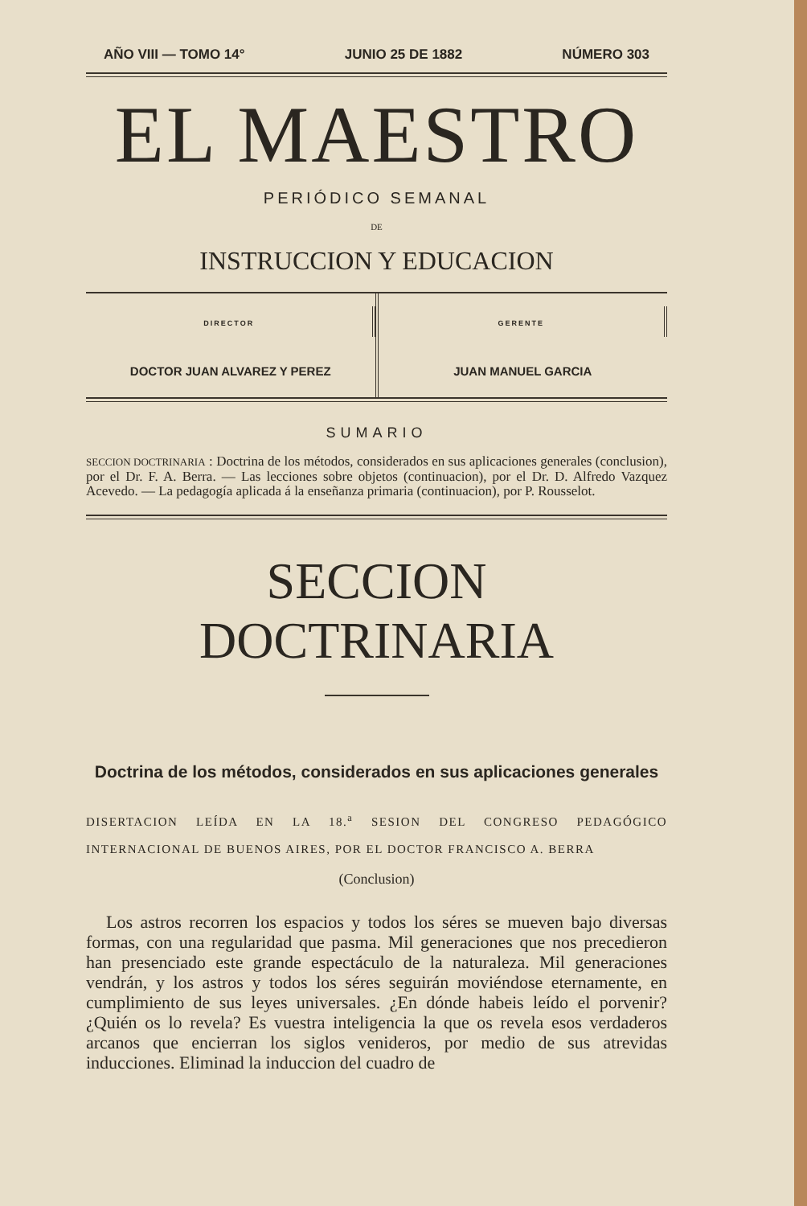AÑO VIII — TOMO 14° JUNIO 25 DE 1882 NÚMERO 303
EL MAESTRO
PERIÓDICO SEMANAL
DE
INSTRUCCION Y EDUCACION
DIRECTOR
DOCTOR JUAN ALVAREZ Y PEREZ
GERENTE
JUAN MANUEL GARCIA
SUMARIO
SECCION DOCTRINARIA : Doctrina de los métodos, considerados en sus aplicaciones generales (conclusion), por el Dr. F. A. Berra. — Las lecciones sobre objetos (continuacion), por el Dr. D. Alfredo Vazquez Acevedo. — La pedagogía aplicada á la enseñanza primaria (continuacion), por P. Rousselot.
SECCION DOCTRINARIA
Doctrina de los métodos, considerados en sus aplicaciones generales
DISERTACION LEÍDA EN LA 18.<sup>a</sup> SESION DEL CONGRESO PEDAGÓGICO INTERNACIONAL DE BUENOS AIRES, POR EL DOCTOR FRANCISCO A. BERRA
(Conclusion)
Los astros recorren los espacios y todos los séres se mueven bajo diversas formas, con una regularidad que pasma. Mil generaciones que nos precedieron han presenciado este grande espectáculo de la naturaleza. Mil generaciones vendrán, y los astros y todos los séres seguirán moviéndose eternamente, en cumplimiento de sus leyes universales. ¿En dónde habeis leído el porvenir? ¿Quién os lo revela? Es vuestra inteligencia la que os revela esos verdaderos arcanos que encierran los siglos venideros, por medio de sus atrevidas inducciones. Eliminad la induccion del cuadro de